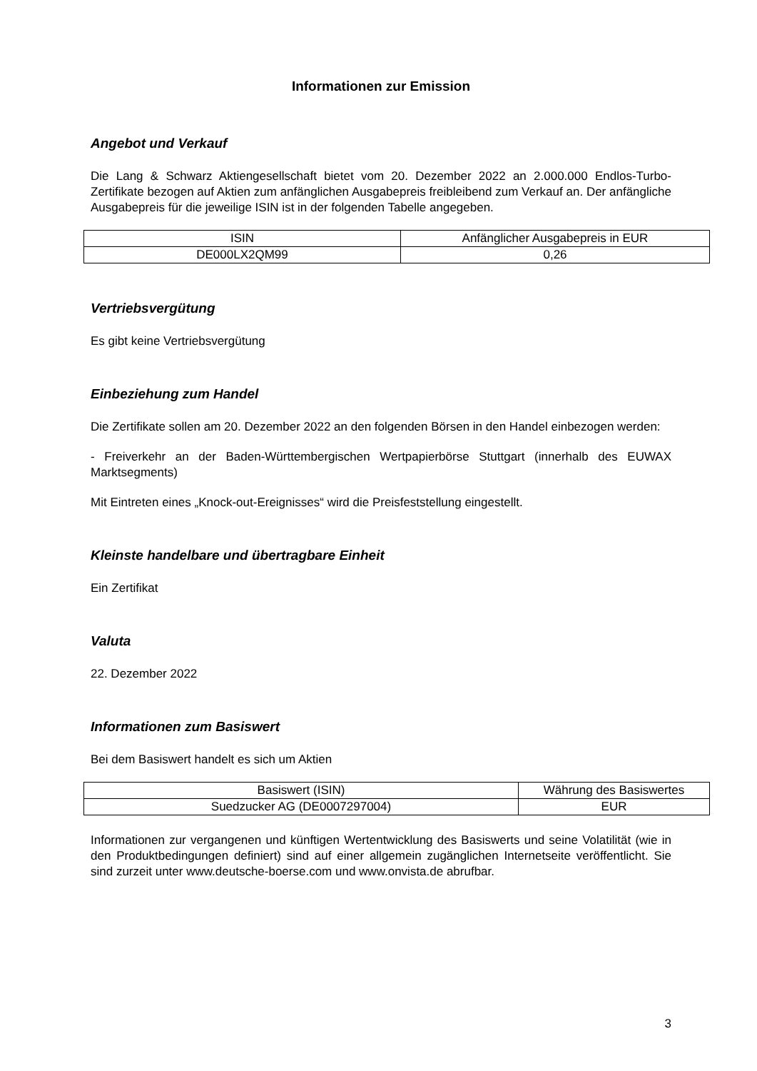Informationen zur Emission
Angebot und Verkauf
Die Lang & Schwarz Aktiengesellschaft bietet vom 20. Dezember 2022 an 2.000.000 Endlos-Turbo-Zertifikate bezogen auf Aktien zum anfänglichen Ausgabepreis freibleibend zum Verkauf an. Der anfängliche Ausgabepreis für die jeweilige ISIN ist in der folgenden Tabelle angegeben.
| ISIN | Anfänglicher Ausgabepreis in EUR |
| DE000LX2QM99 | 0,26 |
Vertriebsvergütung
Es gibt keine Vertriebsvergütung
Einbeziehung zum Handel
Die Zertifikate sollen am 20. Dezember 2022 an den folgenden Börsen in den Handel einbezogen werden:
- Freiverkehr an der Baden-Württembergischen Wertpapierbörse Stuttgart (innerhalb des EUWAX Marktsegments)
Mit Eintreten eines „Knock-out-Ereignisses“ wird die Preisfeststellung eingestellt.
Kleinste handelbare und übertragbare Einheit
Ein Zertifikat
Valuta
22. Dezember 2022
Informationen zum Basiswert
Bei dem Basiswert handelt es sich um Aktien
| Basiswert (ISIN) | Währung des Basiswertes |
| Suedzucker AG (DE0007297004) | EUR |
Informationen zur vergangenen und künftigen Wertentwicklung des Basiswerts und seine Volatilität (wie in den Produktbedingungen definiert) sind auf einer allgemein zugänglichen Internetseite veröffentlicht. Sie sind zurzeit unter www.deutsche-boerse.com und www.onvista.de abrufbar.
3